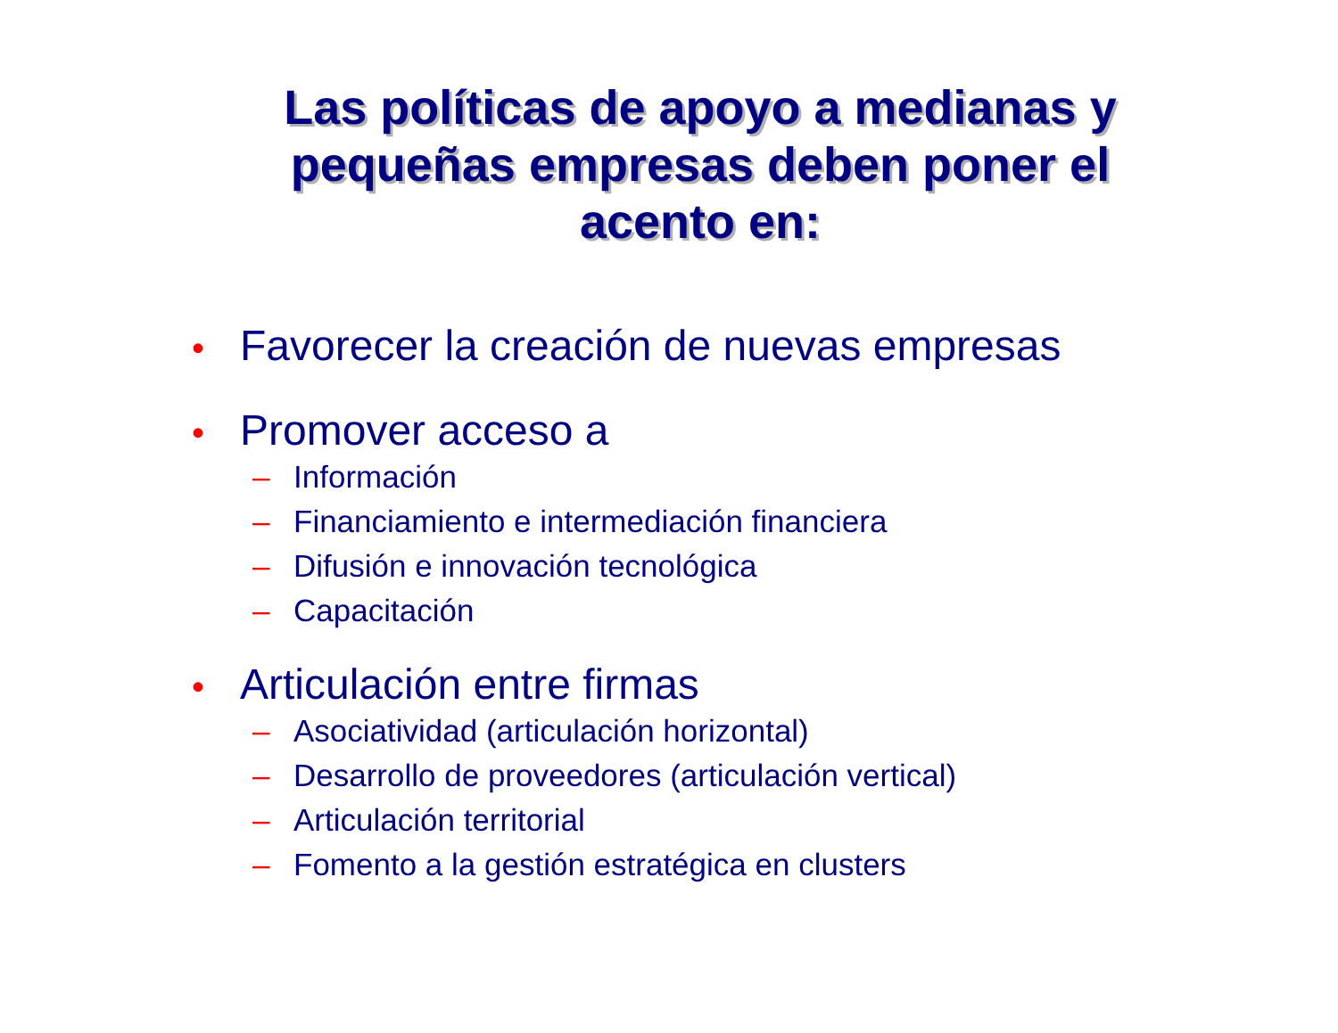Las políticas de apoyo a medianas y pequeñas empresas deben poner el acento en:
• Favorecer la creación de nuevas empresas
• Promover acceso a
– Información
– Financiamiento e intermediación financiera
– Difusión e innovación tecnológica
– Capacitación
• Articulación entre firmas
– Asociatividad (articulación horizontal)
– Desarrollo de proveedores (articulación vertical)
– Articulación territorial
– Fomento a la gestión estratégica en clusters